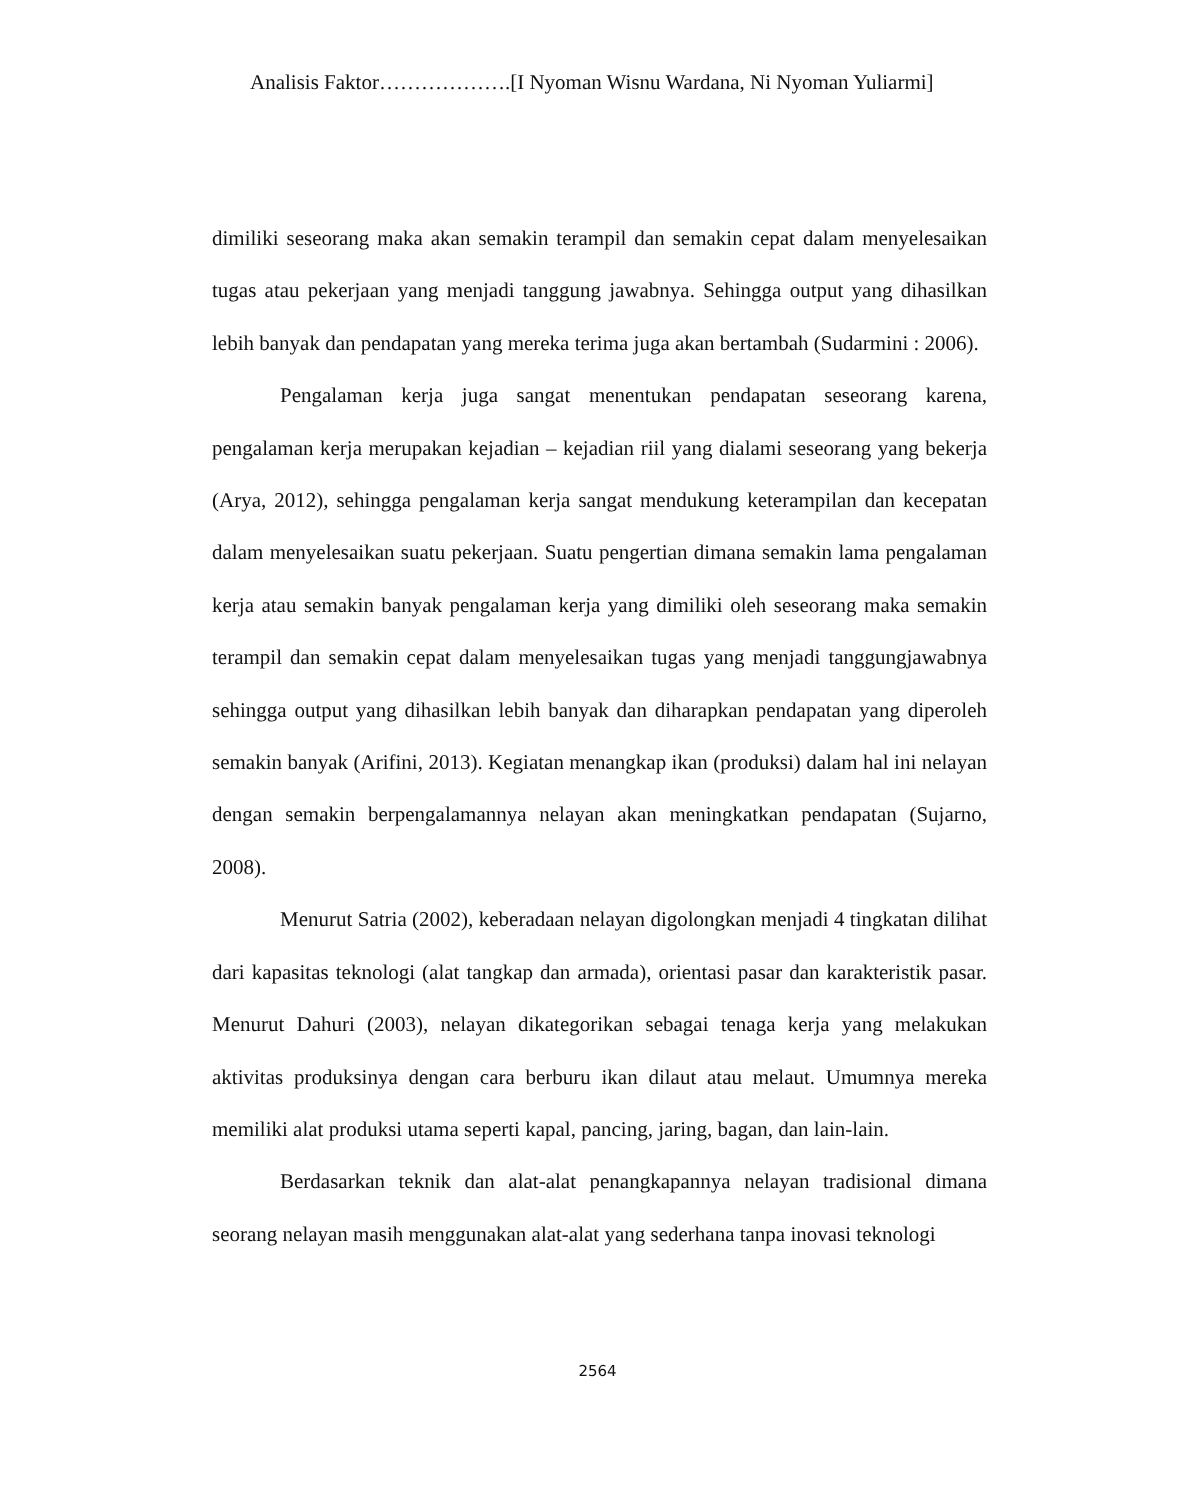Analisis Faktor……………….[I Nyoman Wisnu Wardana, Ni Nyoman Yuliarmi]
dimiliki seseorang maka akan semakin terampil dan semakin cepat dalam menyelesaikan tugas atau pekerjaan yang menjadi tanggung jawabnya. Sehingga output yang dihasilkan lebih banyak dan pendapatan yang mereka terima juga akan bertambah (Sudarmini : 2006).
Pengalaman kerja juga sangat menentukan pendapatan seseorang karena, pengalaman kerja merupakan kejadian – kejadian riil yang dialami seseorang yang bekerja (Arya, 2012), sehingga pengalaman kerja sangat mendukung keterampilan dan kecepatan dalam menyelesaikan suatu pekerjaan. Suatu pengertian dimana semakin lama pengalaman kerja atau semakin banyak pengalaman kerja yang dimiliki oleh seseorang maka semakin terampil dan semakin cepat dalam menyelesaikan tugas yang menjadi tanggungjawabnya sehingga output yang dihasilkan lebih banyak dan diharapkan pendapatan yang diperoleh semakin banyak (Arifini, 2013). Kegiatan menangkap ikan (produksi) dalam hal ini nelayan dengan semakin berpengalamannya nelayan akan meningkatkan pendapatan (Sujarno, 2008).
Menurut Satria (2002), keberadaan nelayan digolongkan menjadi 4 tingkatan dilihat dari kapasitas teknologi (alat tangkap dan armada), orientasi pasar dan karakteristik pasar. Menurut Dahuri (2003), nelayan dikategorikan sebagai tenaga kerja yang melakukan aktivitas produksinya dengan cara berburu ikan dilaut atau melaut. Umumnya mereka memiliki alat produksi utama seperti kapal, pancing, jaring, bagan, dan lain-lain.
Berdasarkan teknik dan alat-alat penangkapannya nelayan tradisional dimana seorang nelayan masih menggunakan alat-alat yang sederhana tanpa inovasi teknologi
2564